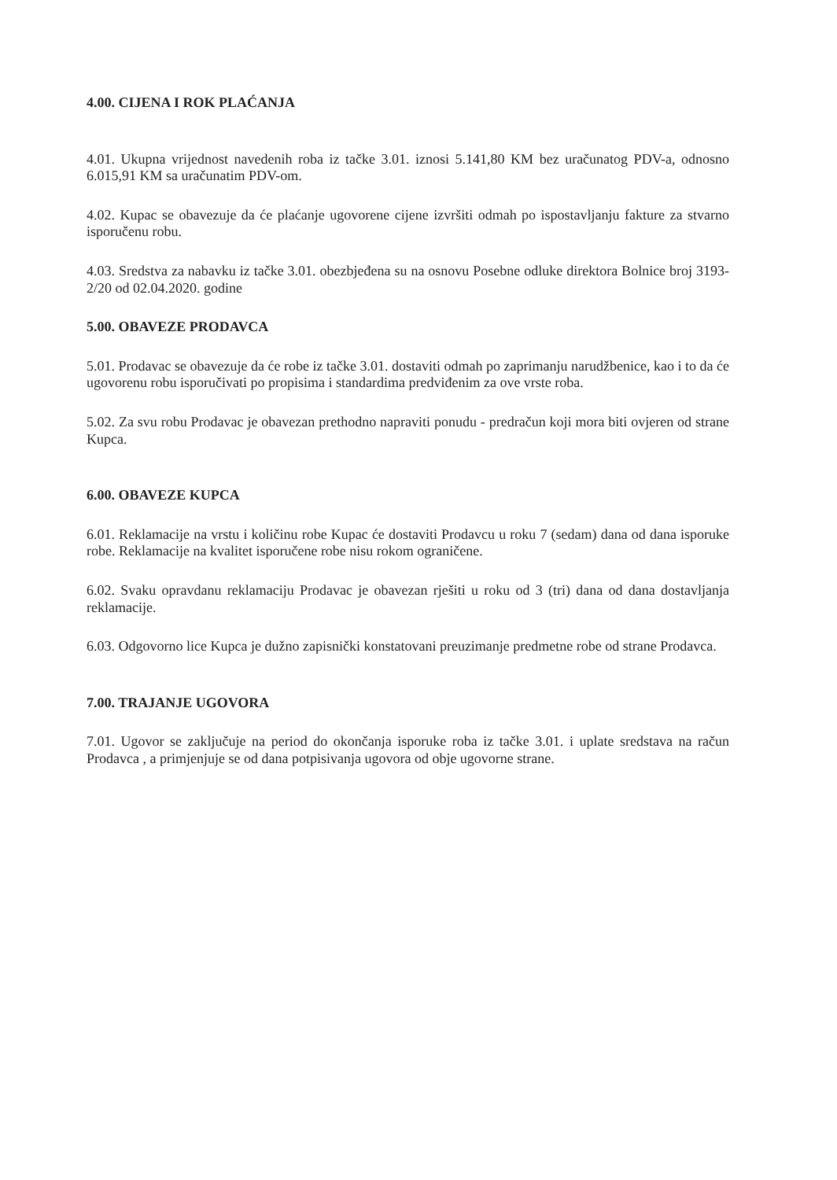4.00. CIJENA I ROK PLAĆANJA
4.01. Ukupna vrijednost navedenih roba iz tačke 3.01. iznosi 5.141,80 KM bez uračunatog PDV-a, odnosno 6.015,91 KM sa uračunatim PDV-om.
4.02. Kupac se obavezuje da će plaćanje ugovorene cijene izvršiti odmah po ispostavljanju fakture za stvarno isporučenu robu.
4.03. Sredstva za nabavku iz tačke 3.01. obezbjeđena su na osnovu Posebne odluke direktora Bolnice broj 3193-2/20 od 02.04.2020. godine
5.00. OBAVEZE PRODAVCA
5.01. Prodavac se obavezuje da će robe iz tačke 3.01. dostaviti odmah po zaprimanju narudžbenice, kao i to da će ugovorenu robu isporučivati po propisima i standardima predviđenim za ove vrste roba.
5.02. Za svu robu Prodavac je obavezan prethodno napraviti ponudu - predračun koji mora biti ovjeren od strane Kupca.
6.00. OBAVEZE KUPCA
6.01. Reklamacije na vrstu i količinu robe Kupac će dostaviti Prodavcu u roku 7 (sedam) dana od dana isporuke robe. Reklamacije na kvalitet isporučene robe nisu rokom ograničene.
6.02. Svaku opravdanu reklamaciju Prodavac je obavezan rješiti u roku od 3 (tri) dana od dana dostavljanja reklamacije.
6.03. Odgovorno lice Kupca je dužno zapisnički konstatovani preuzimanje predmetne robe od strane Prodavca.
7.00. TRAJANJE UGOVORA
7.01. Ugovor se zaključuje na period do okončanja isporuke roba iz tačke 3.01. i uplate sredstava na račun Prodavca , a primjenjuje se od dana potpisivanja ugovora od obje ugovorne strane.